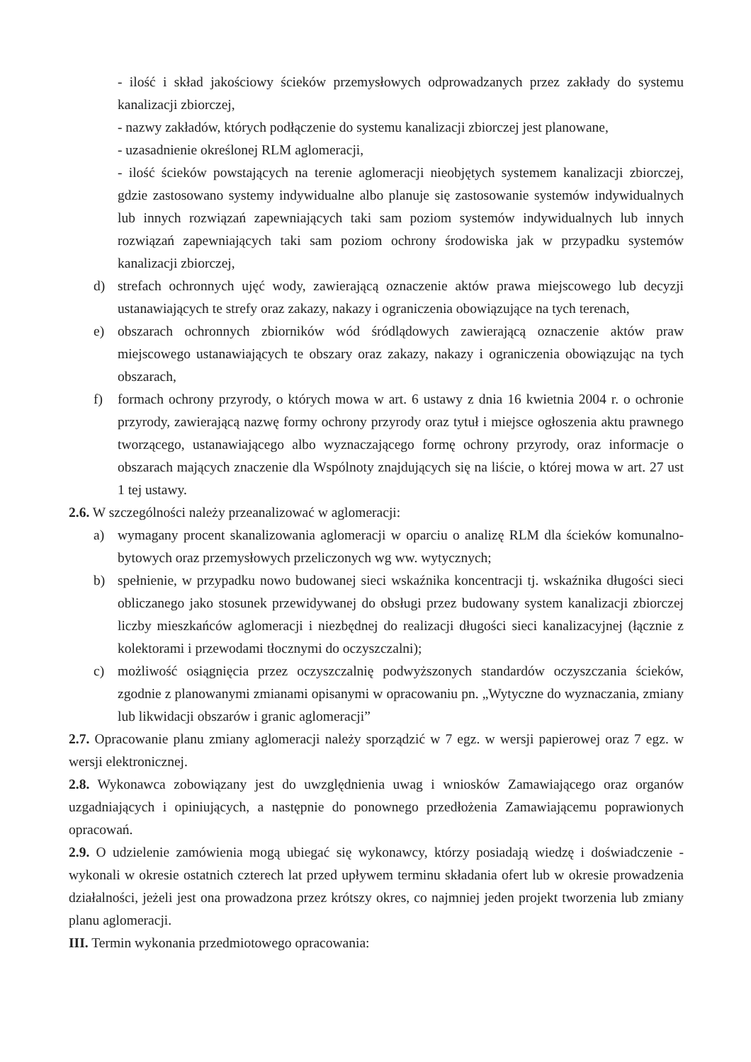- ilość i skład jakościowy ścieków przemysłowych odprowadzanych przez zakłady do systemu kanalizacji zbiorczej,
- nazwy zakładów, których podłączenie do systemu kanalizacji zbiorczej jest planowane,
- uzasadnienie określonej RLM aglomeracji,
- ilość ścieków powstających na terenie aglomeracji nieobjętych systemem kanalizacji zbiorczej, gdzie zastosowano systemy indywidualne albo planuje się zastosowanie systemów indywidualnych lub innych rozwiązań zapewniających taki sam poziom systemów indywidualnych lub innych rozwiązań zapewniających taki sam poziom ochrony środowiska jak w przypadku systemów kanalizacji zbiorczej,
d) strefach ochronnych ujęć wody, zawierającą oznaczenie aktów prawa miejscowego lub decyzji ustanawiających te strefy oraz zakazy, nakazy i ograniczenia obowiązujące na tych terenach,
e) obszarach ochronnych zbiorników wód śródlądowych zawierającą oznaczenie aktów praw miejscowego ustanawiających te obszary oraz zakazy, nakazy i ograniczenia obowiązując na tych obszarach,
f) formach ochrony przyrody, o których mowa w art. 6 ustawy z dnia 16 kwietnia 2004 r. o ochronie przyrody, zawierającą nazwę formy ochrony przyrody oraz tytuł i miejsce ogłoszenia aktu prawnego tworzącego, ustanawiającego albo wyznaczającego formę ochrony przyrody, oraz informacje o obszarach mających znaczenie dla Wspólnoty znajdujących się na liście, o której mowa w art. 27 ust 1 tej ustawy.
2.6. W szczególności należy przeanalizować w aglomeracji:
a) wymagany procent skanalizowania aglomeracji w oparciu o analizę RLM dla ścieków komunalno-bytowych oraz przemysłowych przeliczonych wg ww. wytycznych;
b) spełnienie, w przypadku nowo budowanej sieci wskaźnika koncentracji tj. wskaźnika długości sieci obliczanego jako stosunek przewidywanej do obsługi przez budowany system kanalizacji zbiorczej liczby mieszkańców aglomeracji i niezbędnej do realizacji długości sieci kanalizacyjnej (łącznie z kolektorami i przewodami tłocznymi do oczyszczalni);
c) możliwość osiągnięcia przez oczyszczalnię podwyższonych standardów oczyszczania ścieków, zgodnie z planowanymi zmianami opisanymi w opracowaniu pn. „Wytyczne do wyznaczania, zmiany lub likwidacji obszarów i granic aglomeracji”
2.7. Opracowanie planu zmiany aglomeracji należy sporządzić w 7 egz. w wersji papierowej oraz 7 egz. w wersji elektronicznej.
2.8. Wykonawca zobowiązany jest do uwzględnienia uwag i wniosków Zamawiającego oraz organów uzgadniających i opiniujących, a następnie do ponownego przedłożenia Zamawiającemu poprawionych opracowań.
2.9. O udzielenie zamówienia mogą ubiegać się wykonawcy, którzy posiadają wiedzę i doświadczenie - wykonali w okresie ostatnich czterech lat przed upływem terminu składania ofert lub w okresie prowadzenia działalności, jeżeli jest ona prowadzona przez krótszy okres, co najmniej jeden projekt tworzenia lub zmiany planu aglomeracji.
III. Termin wykonania przedmiotowego opracowania: